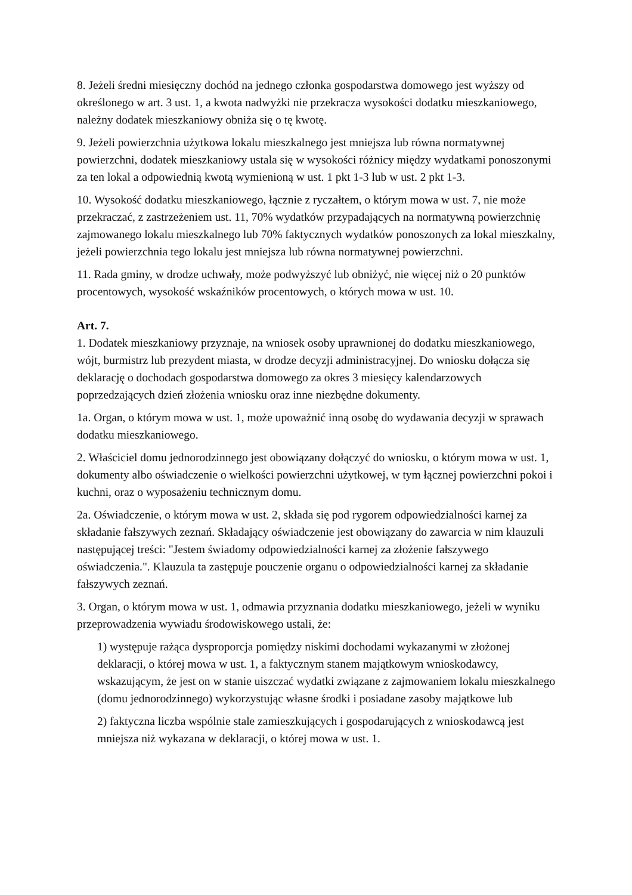8. Jeżeli średni miesięczny dochód na jednego członka gospodarstwa domowego jest wyższy od określonego w art. 3 ust. 1, a kwota nadwyżki nie przekracza wysokości dodatku mieszkaniowego, należny dodatek mieszkaniowy obniża się o tę kwotę.
9. Jeżeli powierzchnia użytkowa lokalu mieszkalnego jest mniejsza lub równa normatywnej powierzchni, dodatek mieszkaniowy ustala się w wysokości różnicy między wydatkami ponoszonymi za ten lokal a odpowiednią kwotą wymienioną w ust. 1 pkt 1-3 lub w ust. 2 pkt 1-3.
10. Wysokość dodatku mieszkaniowego, łącznie z ryczałtem, o którym mowa w ust. 7, nie może przekraczać, z zastrzeżeniem ust. 11, 70% wydatków przypadających na normatywną powierzchnię zajmowanego lokalu mieszkalnego lub 70% faktycznych wydatków ponoszonych za lokal mieszkalny, jeżeli powierzchnia tego lokalu jest mniejsza lub równa normatywnej powierzchni.
11. Rada gminy, w drodze uchwały, może podwyższyć lub obniżyć, nie więcej niż o 20 punktów procentowych, wysokość wskaźników procentowych, o których mowa w ust. 10.
Art. 7.
1. Dodatek mieszkaniowy przyznaje, na wniosek osoby uprawnionej do dodatku mieszkaniowego, wójt, burmistrz lub prezydent miasta, w drodze decyzji administracyjnej. Do wniosku dołącza się deklarację o dochodach gospodarstwa domowego za okres 3 miesięcy kalendarzowych poprzedzających dzień złożenia wniosku oraz inne niezbędne dokumenty.
1a. Organ, o którym mowa w ust. 1, może upoważnić inną osobę do wydawania decyzji w sprawach dodatku mieszkaniowego.
2. Właściciel domu jednorodzinnego jest obowiązany dołączyć do wniosku, o którym mowa w ust. 1, dokumenty albo oświadczenie o wielkości powierzchni użytkowej, w tym łącznej powierzchni pokoi i kuchni, oraz o wyposażeniu technicznym domu.
2a. Oświadczenie, o którym mowa w ust. 2, składa się pod rygorem odpowiedzialności karnej za składanie fałszywych zeznań. Składający oświadczenie jest obowiązany do zawarcia w nim klauzuli następującej treści: "Jestem świadomy odpowiedzialności karnej za złożenie fałszywego oświadczenia.". Klauzula ta zastępuje pouczenie organu o odpowiedzialności karnej za składanie fałszywych zeznań.
3. Organ, o którym mowa w ust. 1, odmawia przyznania dodatku mieszkaniowego, jeżeli w wyniku przeprowadzenia wywiadu środowiskowego ustali, że:
1) występuje rażąca dysproporcja pomiędzy niskimi dochodami wykazanymi w złożonej deklaracji, o której mowa w ust. 1, a faktycznym stanem majątkowym wnioskodawcy, wskazującym, że jest on w stanie uiszczać wydatki związane z zajmowaniem lokalu mieszkalnego (domu jednorodzinnego) wykorzystując własne środki i posiadane zasoby majątkowe lub
2) faktyczna liczba wspólnie stale zamieszkujących i gospodarujących z wnioskodawcą jest mniejsza niż wykazana w deklaracji, o której mowa w ust. 1.